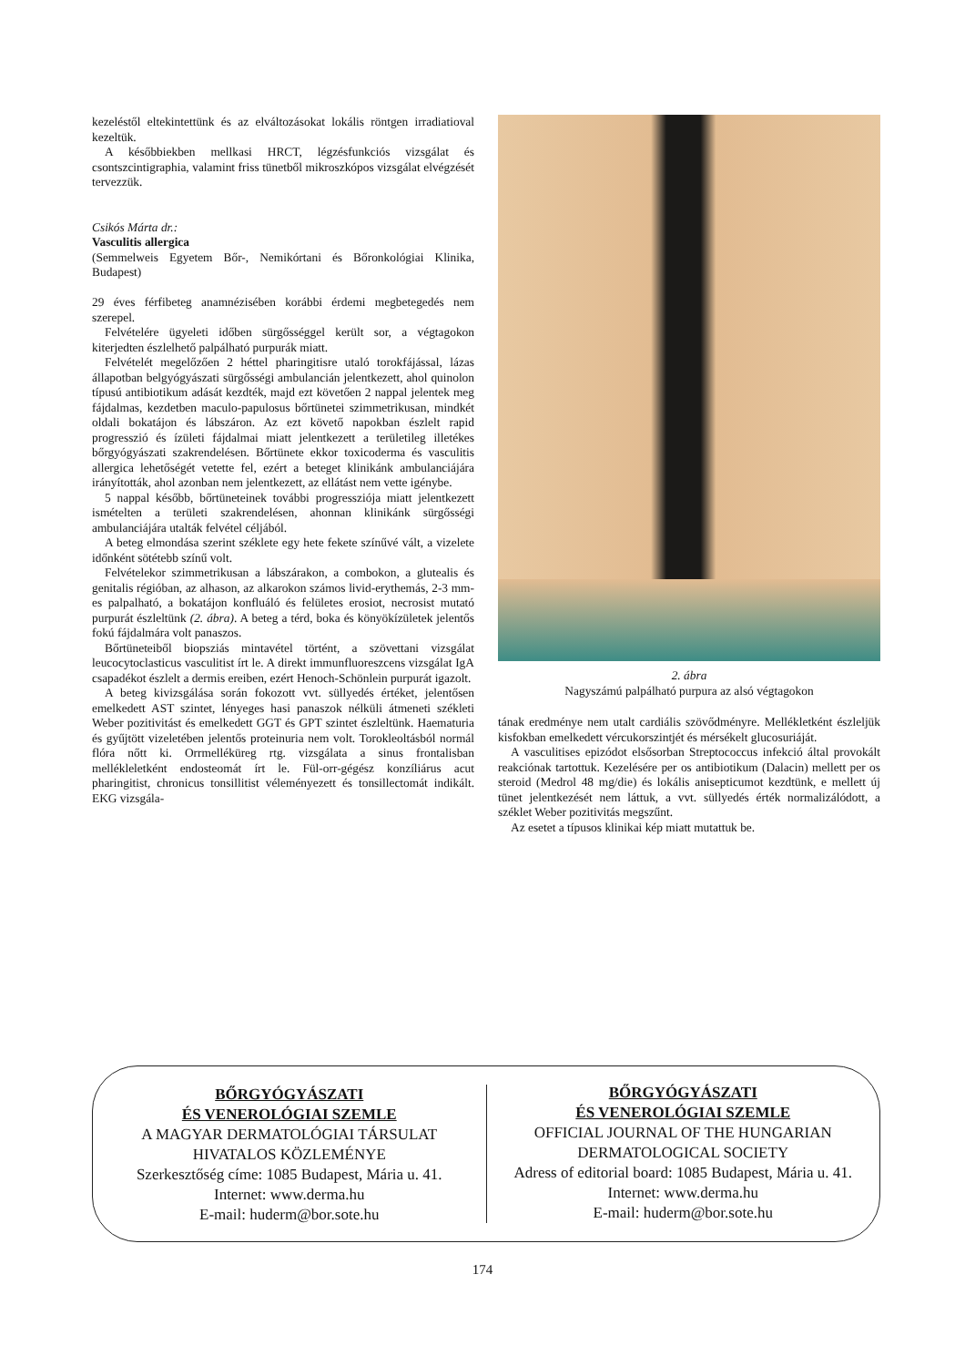kezeléstől eltekintettünk és az elváltozásokat lokális röntgen irradiatioval kezeltük.
A későbbiekben mellkasi HRCT, légzésfunkciós vizsgálat és csontszcintigraphia, valamint friss tünetből mikroszkópos vizsgálat elvégzését tervezzük.
Csikós Márta dr.:
Vasculitis allergica
(Semmelweis Egyetem Bőr-, Nemikórtani és Bőronkológiai Klinika, Budapest)
29 éves férfibeteg anamnézisében korábbi érdemi megbetegedés nem szerepel.
Felvételére ügyeleti időben sürgősséggel került sor, a végtagokon kiterjedten észlelhető palpálható purpurák miatt.
Felvételét megelőzően 2 héttel pharingitisre utaló torokfájással, lázas állapotban belgyógyászati sürgősségi ambulancián jelentkezett, ahol quinolon típusú antibiotikum adását kezdték, majd ezt követően 2 nappal jelentek meg fájdalmas, kezdetben maculo-papulosus bőrtünetei szimmetrikusan, mindkét oldali bokatájon és lábszáron. Az ezt követő napokban észlelt rapid progresszió és ízületi fájdalmai miatt jelentkezett a területileg illetékes bőrgyógyászati szakrendelésen. Bőrtünete ekkor toxicoderma és vasculitis allergica lehetőségét vetette fel, ezért a beteget klinikánk ambulanciájára irányították, ahol azonban nem jelentkezett, az ellátást nem vette igénybe.
5 nappal később, bőrtüneteinek további progressziója miatt jelentkezett ismételten a területi szakrendelésen, ahonnan klinikánk sürgősségi ambulanciájára utalták felvétel céljából.
A beteg elmondása szerint széklete egy hete fekete színűvé vált, a vizelete időnként sötétebb színű volt.
Felvételekor szimmetrikusan a lábszárakon, a combokon, a glutealis és genitalis régióban, az alhason, az alkarokon számos livid-erythemás, 2-3 mm-es palpalható, a bokatájon konfluáló és felületes erosiot, necrosist mutató purpurát észleltünk (2. ábra). A beteg a térd, boka és könyökízületek jelentős fokú fájdalmára volt panaszos.
Bőrtüneteiből biopsziás mintavétel történt, a szövettani vizsgálat leucocytoclasticus vasculitist írt le. A direkt immunfluoreszcens vizsgálat IgA csapadékot észlelt a dermis ereiben, ezért Henoch-Schönlein purpurát igazolt.
A beteg kivizsgálása során fokozott vvt. süllyedés értéket, jelentősen emelkedett AST szintet, lényeges hasi panaszok nélküli átmeneti székleti Weber pozitivitást és emelkedett GGT és GPT szintet észleltünk. Haematuria és gyűjtött vizeletében jelentős proteinuria nem volt. Torokleoltásból normál flóra nőtt ki. Orrmelléküreg rtg. vizsgálata a sinus frontalisban mellékleletként endosteomát írt le. Fül-orr-gégész konzíliárus acut pharingitist, chronicus tonsillitist véleményezett és tonsillectomát indikált. EKG vizsgála-
2. ábra
Nagyszámú palpálható purpura az alsó végtagokon
tának eredménye nem utalt cardiális szövődményre. Mellékletként észleljük kisfokban emelkedett vércukorszintjét és mérsékelt glucosuriáját.
A vasculitises epizódot elsősorban Streptococcus infekció által provokált reakciónak tartottuk. Kezelésére per os antibiotikum (Dalacin) mellett per os steroid (Medrol 48 mg/die) és lokális anisepticumot kezdtünk, e mellett új tünet jelentkezését nem láttuk, a vvt. süllyedés érték normalizálódott, a széklet Weber pozitivitás megszűnt.
Az esetet a típusos klinikai kép miatt mutattuk be.
BŐRGYÓGYÁSZATI
ÉS VENEROLÓGIAI SZEMLE
A MAGYAR DERMATOLÓGIAI TÁRSULAT
HIVATALOS KÖZLEMÉNYE
Szerkesztőség címe: 1085 Budapest, Mária u. 41.
Internet: www.derma.hu
E-mail: huderm@bor.sote.hu
BŐRGYÓGYÁSZATI
ÉS VENEROLÓGIAI SZEMLE
OFFICIAL JOURNAL OF THE HUNGARIAN
DERMATOLOGICAL SOCIETY
Adress of editorial board: 1085 Budapest, Mária u. 41.
Internet: www.derma.hu
E-mail: huderm@bor.sote.hu
174